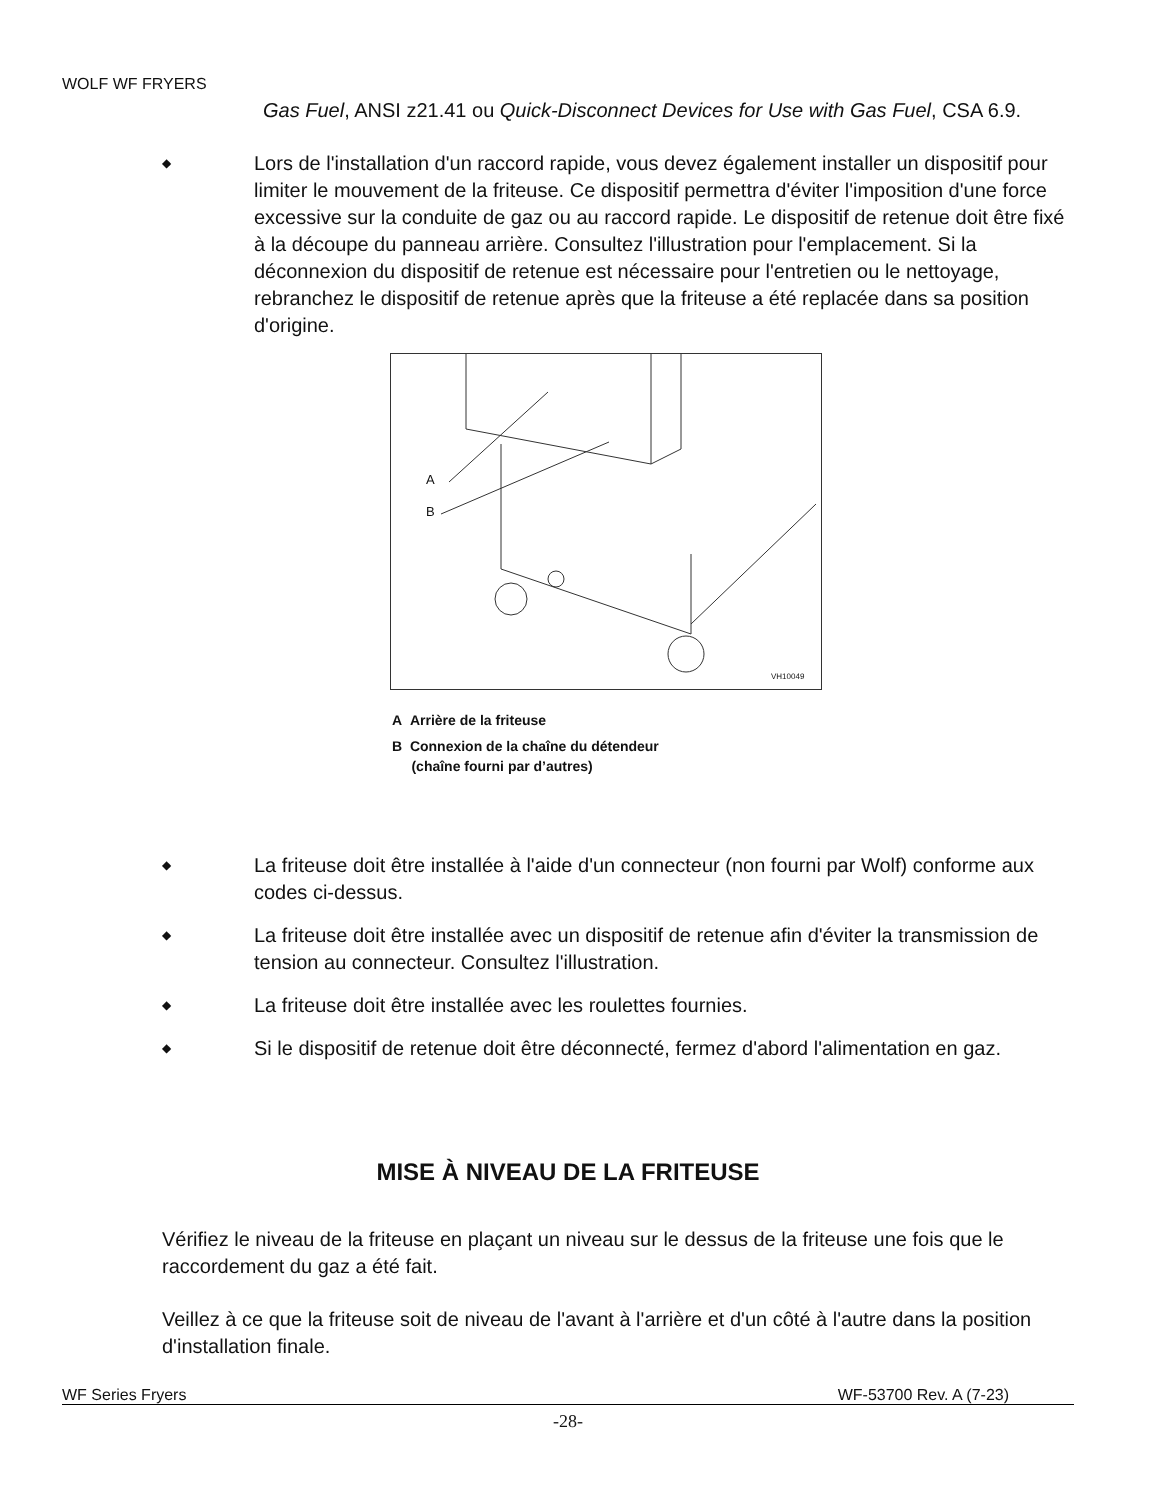WOLF WF FRYERS
Gas Fuel, ANSI z21.41 ou Quick-Disconnect Devices for Use with Gas Fuel, CSA 6.9.
◆
Lors de l'installation d'un raccord rapide, vous devez également installer un dispositif pour limiter le mouvement de la friteuse. Ce dispositif permettra d'éviter l'imposition d'une force excessive sur la conduite de gaz ou au raccord rapide. Le dispositif de retenue doit être fixé à la découpe du panneau arrière. Consultez l'illustration pour l'emplacement. Si la déconnexion du dispositif de retenue est nécessaire pour l'entretien ou le nettoyage, rebranchez le dispositif de retenue après que la friteuse a été replacée dans sa position d'origine.
A
B
VH10049
A Arrière de la friteuse
B Connexion de la chaîne du détendeur
(chaîne fourni par d’autres)
◆
La friteuse doit être installée à l'aide d'un connecteur (non fourni par Wolf) conforme aux codes ci-dessus.
◆
La friteuse doit être installée avec un dispositif de retenue afin d'éviter la transmission de tension au connecteur. Consultez l'illustration.
◆
La friteuse doit être installée avec les roulettes fournies.
◆
Si le dispositif de retenue doit être déconnecté, fermez d'abord l'alimentation en gaz.
MISE À NIVEAU DE LA FRITEUSE
Vérifiez le niveau de la friteuse en plaçant un niveau sur le dessus de la friteuse une fois que le raccordement du gaz a été fait.
Veillez à ce que la friteuse soit de niveau de l'avant à l'arrière et d'un côté à l'autre dans la position d'installation finale.
WF Series Fryers WF-53700 Rev. A (7-23)
-28-